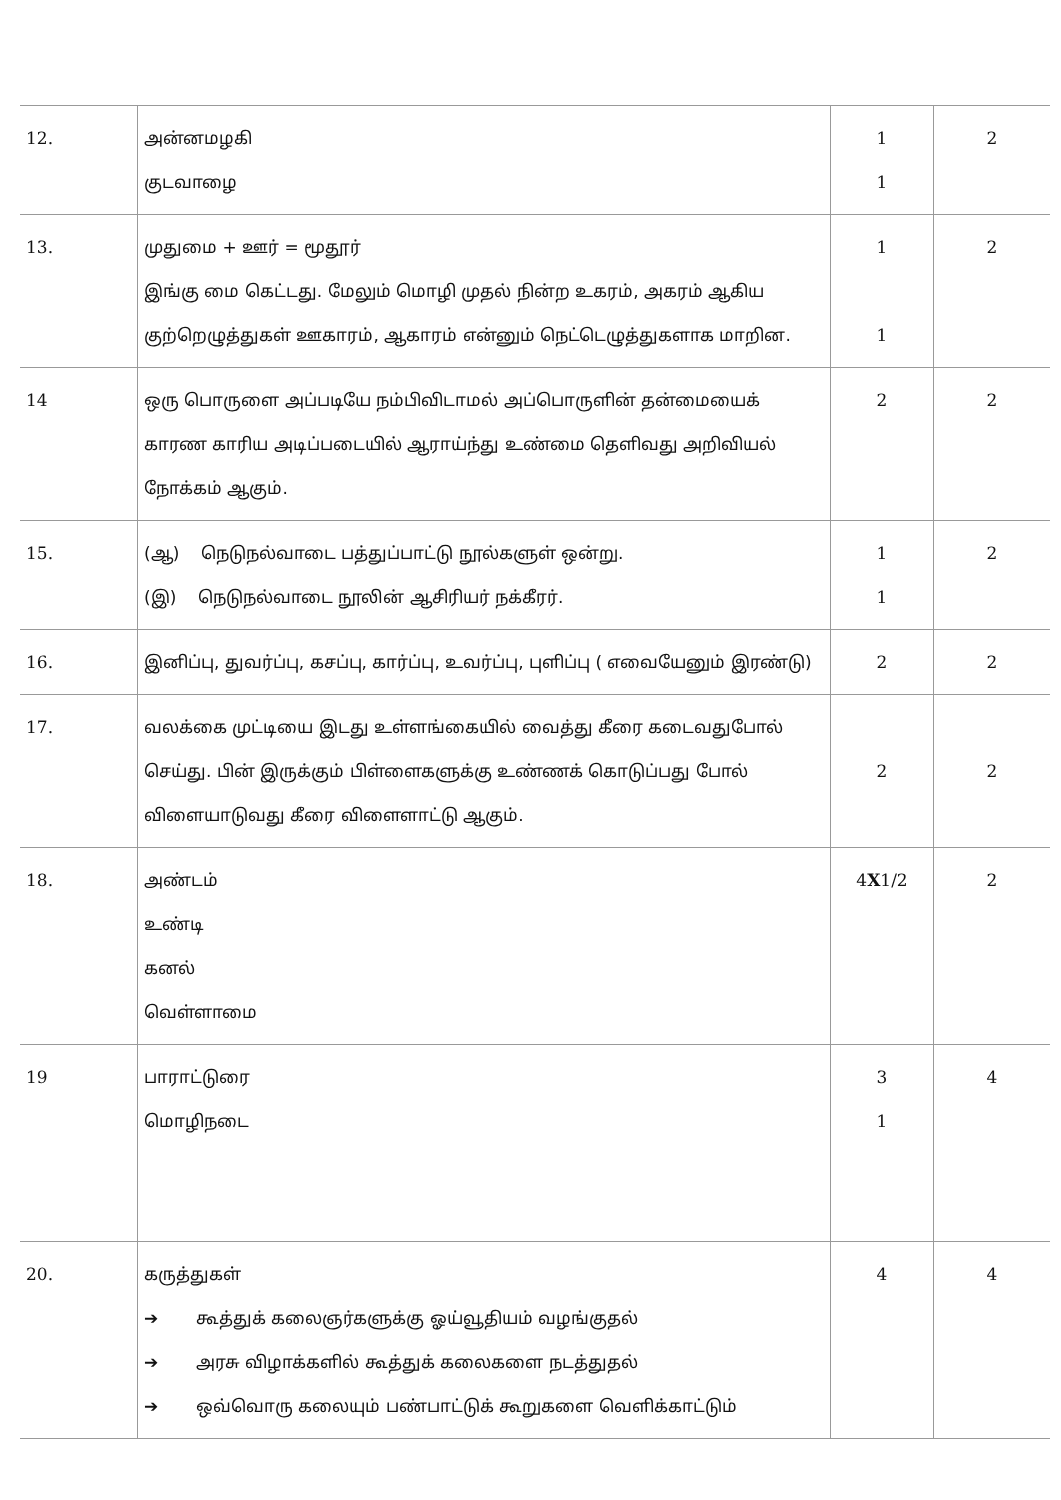| 12. | அன்னமழகி குடவாழை | 1 1 | 2 |
| 13. | முதுமை + ஊர் = மூதூர் இங்கு மை கெட்டது. மேலும் மொழி முதல் நின்ற உகரம், அகரம் ஆகிய குற்றெழுத்துகள் ஊகாரம், ஆகாரம் என்னும் நெட்டெழுத்துகளாக மாறின. | 1 1 | 2 |
| 14 | ஒரு பொருளை அப்படியே நம்பிவிடாமல் அப்பொருளின் தன்மையைக் காரண காரிய அடிப்படையில் ஆராய்ந்து உண்மை தெளிவது அறிவியல் நோக்கம் ஆகும். | 2 | 2 |
| 15. | (ஆ) நெடுநல்வாடை பத்துப்பாட்டு நூல்களுள் ஒன்று. (இ) நெடுநல்வாடை நூலின் ஆசிரியர் நக்கீரர். | 1 1 | 2 |
| 16. | இனிப்பு, துவர்ப்பு, கசப்பு, கார்ப்பு, உவர்ப்பு, புளிப்பு ( எவையேனும் இரண்டு) | 2 | 2 |
| 17. | வலக்கை முட்டியை இடது உள்ளங்கையில் வைத்து கீரை கடைவதுபோல் செய்து. பின் இருக்கும் பிள்ளைகளுக்கு உண்ணக் கொடுப்பது போல் விளையாடுவது கீரை விளைளாட்டு ஆகும். | 2 | 2 |
| 18. | அண்டம் உண்டி கனல் வெள்ளாமை | 4 X 1/2 | 2 |
| 19 | பாராட்டுரை மொழிநடை | 3 1 | 4 |
| 20. | கருத்துகள் ➔ கூத்துக் கலைஞர்களுக்கு ஓய்வூதியம் வழங்குதல் ➔ அரசு விழாக்களில் கூத்துக் கலைகளை நடத்துதல் ➔ ஒவ்வொரு கலையும் பண்பாட்டுக் கூறுகளை வெளிக்காட்டும் | 4 | 4 |